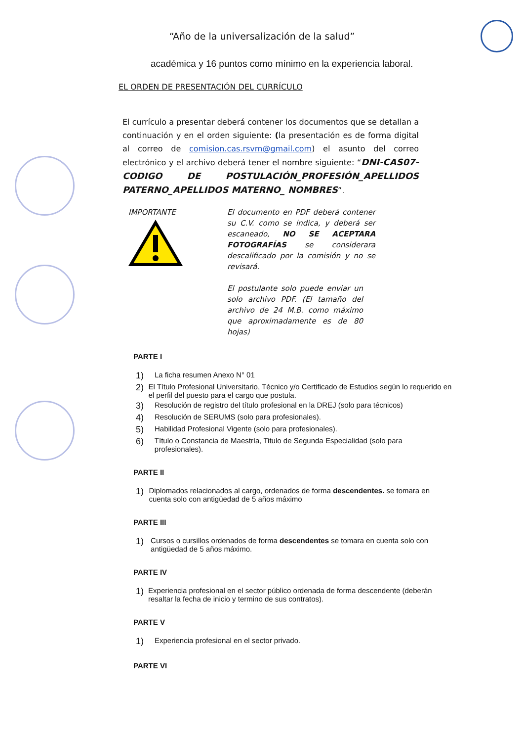“Año de la universalización de la salud”
académica y 16 puntos como mínimo en la experiencia laboral.
EL ORDEN DE PRESENTACIÓN DEL CURRÍCULO
El currículo a presentar deberá contener los documentos que se detallan a continuación y en el orden siguiente: (la presentación es de forma digital al correo de comision.cas.rsvm@gmail.com) el asunto del correo electrónico y el archivo deberá tener el nombre siguiente: “DNI-CAS07-CODIGO DE POSTULACIÓN_PROFESIÓN_APELLIDOS PATERNO_APELLIDOS MATERNO_ NOMBRES”.
IMPORTANTE
El documento en PDF deberá contener su C.V. como se indica, y deberá ser escaneado, NO SE ACEPTARA FOTOGRAFÍAS se considerara descalificado por la comisión y no se revisará.
El postulante solo puede enviar un solo archivo PDF. (El tamaño del archivo de 24 M.B. como máximo que aproximadamente es de 80 hojas)
PARTE I
1) La ficha resumen Anexo N° 01
2) El Título Profesional Universitario, Técnico y/o Certificado de Estudios según lo requerido en el perfil del puesto para el cargo que postula.
3) Resolución de registro del título profesional en la DREJ (solo para técnicos)
4) Resolución de SERUMS (solo para profesionales).
5) Habilidad Profesional Vigente (solo para profesionales).
6) Título o Constancia de Maestría, Titulo de Segunda Especialidad (solo para profesionales).
PARTE II
1) Diplomados relacionados al cargo, ordenados de forma descendentes. se tomara en cuenta solo con antigüedad de 5 años máximo
PARTE III
1) Cursos o cursillos ordenados de forma descendentes se tomara en cuenta solo con antigüedad de 5 años máximo.
PARTE IV
1) Experiencia profesional en el sector público ordenada de forma descendente (deberán resaltar la fecha de inicio y termino de sus contratos).
PARTE V
1) Experiencia profesional en el sector privado.
PARTE VI